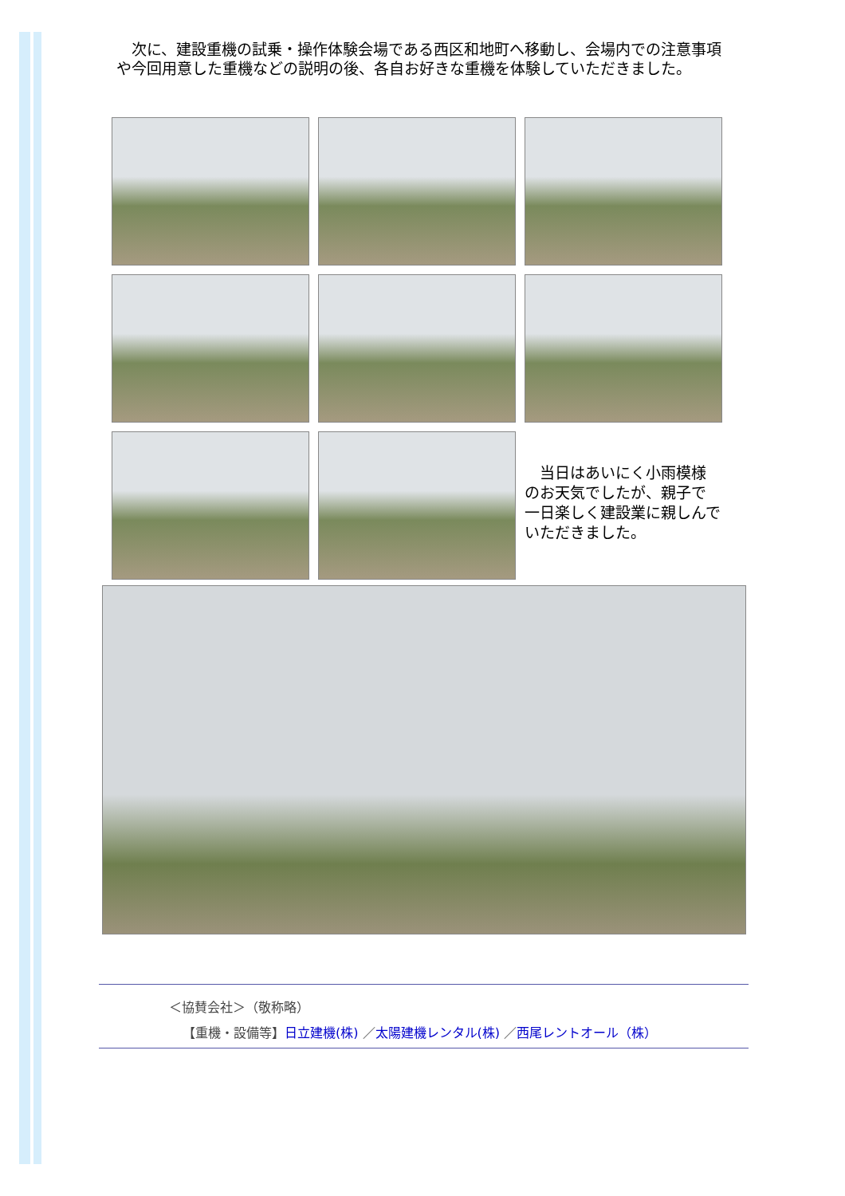次に、建設重機の試乗・操作体験会場である西区和地町へ移動し、会場内での注意事項や今回用意した重機などの説明の後、各自お好きな重機を体験していただきました。
　当日はあいにく小雨模様のお天気でしたが、親子で一日楽しく建設業に親しんでいただきました。
＜協賛会社＞（敬称略）
【重機・設備等】日立建機(株) ／太陽建機レンタル(株) ／西尾レントオール（株）